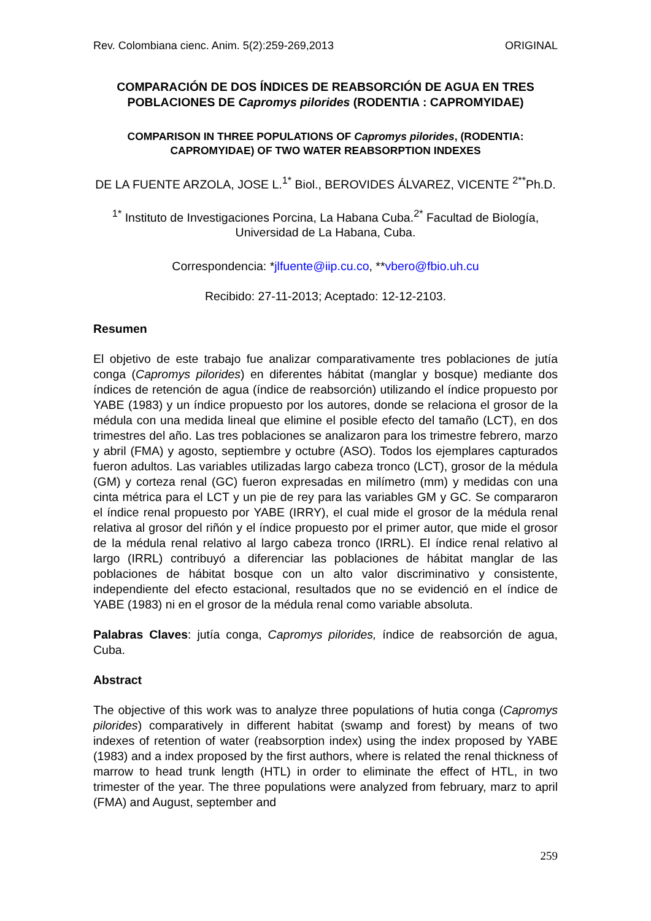Rev. Colombiana cienc. Anim. 5(2):259-269,2013 ORIGINAL
COMPARACIÓN DE DOS ÍNDICES DE REABSORCIÓN DE AGUA EN TRES POBLACIONES DE Capromys pilorides (RODENTIA : CAPROMYIDAE)
COMPARISON IN THREE POPULATIONS OF Capromys pilorides, (RODENTIA: CAPROMYIDAE) OF TWO WATER REABSORPTION INDEXES
DE LA FUENTE ARZOLA, JOSE L.<sup>1*</sup> Biol., BEROVIDES ÁLVAREZ, VICENTE <sup>2**</sup>Ph.D.
<sup>1*</sup> Instituto de Investigaciones Porcina, La Habana Cuba.<sup>2*</sup> Facultad de Biología, Universidad de La Habana, Cuba.
Correspondencia: *jlfuente@iip.cu.co, **vbero@fbio.uh.cu
Recibido: 27-11-2013; Aceptado: 12-12-2103.
Resumen
El objetivo de este trabajo fue analizar comparativamente tres poblaciones de jutía conga (Capromys pilorides) en diferentes hábitat (manglar y bosque) mediante dos índices de retención de agua (índice de reabsorción) utilizando el índice propuesto por YABE (1983) y un índice propuesto por los autores, donde se relaciona el grosor de la médula con una medida lineal que elimine el posible efecto del tamaño (LCT), en dos trimestres del año. Las tres poblaciones se analizaron para los trimestre febrero, marzo y abril (FMA) y agosto, septiembre y octubre (ASO). Todos los ejemplares capturados fueron adultos. Las variables utilizadas largo cabeza tronco (LCT), grosor de la médula (GM) y corteza renal (GC) fueron expresadas en milímetro (mm) y medidas con una cinta métrica para el LCT y un pie de rey para las variables GM y GC. Se compararon el índice renal propuesto por YABE (IRRY), el cual mide el grosor de la médula renal relativa al grosor del riñón y el índice propuesto por el primer autor, que mide el grosor de la médula renal relativo al largo cabeza tronco (IRRL). El índice renal relativo al largo (IRRL) contribuyó a diferenciar las poblaciones de hábitat manglar de las poblaciones de hábitat bosque con un alto valor discriminativo y consistente, independiente del efecto estacional, resultados que no se evidenció en el índice de YABE (1983) ni en el grosor de la médula renal como variable absoluta.
Palabras Claves: jutía conga, Capromys pilorides, índice de reabsorción de agua, Cuba.
Abstract
The objective of this work was to analyze three populations of hutia conga (Capromys pilorides) comparatively in different habitat (swamp and forest) by means of two indexes of retention of water (reabsorption index) using the index proposed by YABE (1983) and a index proposed by the first authors, where is related the renal thickness of marrow to head trunk length (HTL) in order to eliminate the effect of HTL, in two trimester of the year. The three populations were analyzed from february, marz to april (FMA) and August, september and
259